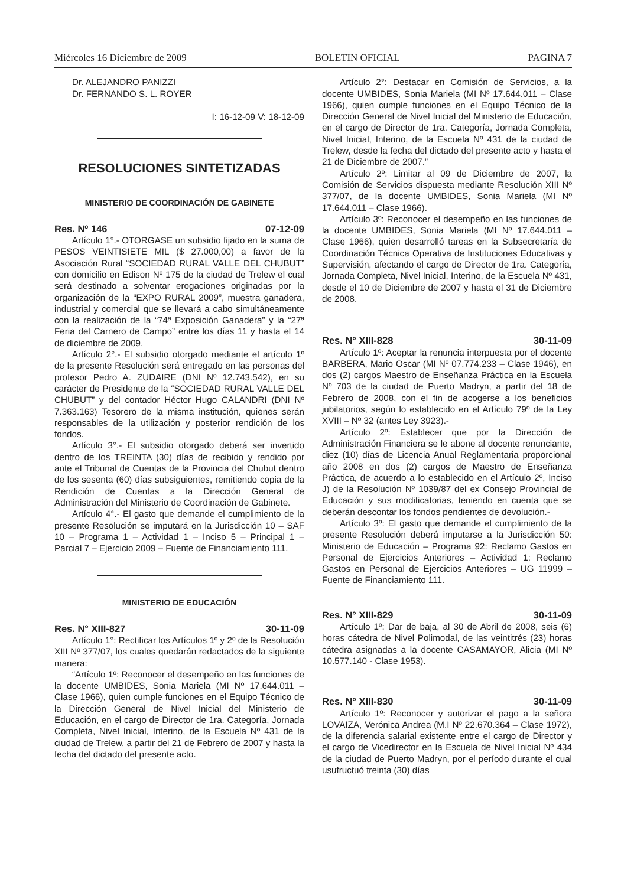Miércoles 16 Diciembre de 2009 BOLETIN OFICIAL PAGINA 7
Dr. ALEJANDRO PANIZZI
Dr. FERNANDO S. L. ROYER
I: 16-12-09 V: 18-12-09
RESOLUCIONES SINTETIZADAS
MINISTERIO DE COORDINACIÓN DE GABINETE
Res. Nº 146 07-12-09
Artículo 1°.- OTORGASE un subsidio fijado en la suma de PESOS VEINTISIETE MIL ($ 27.000,00) a favor de la Asociación Rural “SOCIEDAD RURAL VALLE DEL CHUBUT” con domicilio en Edison Nº 175 de la ciudad de Trelew el cual será destinado a solventar erogaciones originadas por la organización de la “EXPO RURAL 2009”, muestra ganadera, industrial y comercial que se llevará a cabo simultáneamente con la realización de la “74ª Exposición Ganadera” y la “27ª Feria del Carnero de Campo” entre los días 11 y hasta el 14 de diciembre de 2009.
Artículo 2°.- El subsidio otorgado mediante el artículo 1º de la presente Resolución será entregado en las personas del profesor Pedro A. ZUDAIRE (DNI Nº 12.743.542), en su carácter de Presidente de la “SOCIEDAD RURAL VALLE DEL CHUBUT” y del contador Héctor Hugo CALANDRI (DNI Nº 7.363.163) Tesorero de la misma institución, quienes serán responsables de la utilización y posterior rendición de los fondos.
Artículo 3°.- El subsidio otorgado deberá ser invertido dentro de los TREINTA (30) días de recibido y rendido por ante el Tribunal de Cuentas de la Provincia del Chubut dentro de los sesenta (60) días subsiguientes, remitiendo copia de la Rendición de Cuentas a la Dirección General de Administración del Ministerio de Coordinación de Gabinete.
Artículo 4°.- El gasto que demande el cumplimiento de la presente Resolución se imputará en la Jurisdicción 10 – SAF 10 – Programa 1 – Actividad 1 – Inciso 5 – Principal 1 – Parcial 7 – Ejercicio 2009 – Fuente de Financiamiento 111.
MINISTERIO DE EDUCACIÓN
Res. N° XIII-827 30-11-09
Artículo 1°: Rectificar los Artículos 1º y 2º de la Resolución XIII Nº 377/07, los cuales quedarán redactados de la siguiente manera:
“Artículo 1º: Reconocer el desempeño en las funciones de la docente UMBIDES, Sonia Mariela (MI Nº 17.644.011 – Clase 1966), quien cumple funciones en el Equipo Técnico de la Dirección General de Nivel Inicial del Ministerio de Educación, en el cargo de Director de 1ra. Categoría, Jornada Completa, Nivel Inicial, Interino, de la Escuela Nº 431 de la ciudad de Trelew, a partir del 21 de Febrero de 2007 y hasta la fecha del dictado del presente acto.
Artículo 2°: Destacar en Comisión de Servicios, a la docente UMBIDES, Sonia Mariela (MI Nº 17.644.011 – Clase 1966), quien cumple funciones en el Equipo Técnico de la Dirección General de Nivel Inicial del Ministerio de Educación, en el cargo de Director de 1ra. Categoría, Jornada Completa, Nivel Inicial, Interino, de la Escuela Nº 431 de la ciudad de Trelew, desde la fecha del dictado del presente acto y hasta el 21 de Diciembre de 2007.”
Artículo 2º: Limitar al 09 de Diciembre de 2007, la Comisión de Servicios dispuesta mediante Resolución XIII Nº 377/07, de la docente UMBIDES, Sonia Mariela (MI Nº 17.644.011 – Clase 1966).
Artículo 3º: Reconocer el desempeño en las funciones de la docente UMBIDES, Sonia Mariela (MI Nº 17.644.011 – Clase 1966), quien desarrolló tareas en la Subsecretaría de Coordinación Técnica Operativa de Instituciones Educativas y Supervisión, afectando el cargo de Director de 1ra. Categoría, Jornada Completa, Nivel Inicial, Interino, de la Escuela Nº 431, desde el 10 de Diciembre de 2007 y hasta el 31 de Diciembre de 2008.
Res. N° XIII-828 30-11-09
Artículo 1º: Aceptar la renuncia interpuesta por el docente BARBERA, Mario Oscar (MI Nº 07.774.233 – Clase 1946), en dos (2) cargos Maestro de Enseñanza Práctica en la Escuela Nº 703 de la ciudad de Puerto Madryn, a partir del 18 de Febrero de 2008, con el fin de acogerse a los beneficios jubilatorios, según lo establecido en el Artículo 79º de la Ley XVIII – Nº 32 (antes Ley 3923).-
Artículo 2º: Establecer que por la Dirección de Administración Financiera se le abone al docente renunciante, diez (10) días de Licencia Anual Reglamentaria proporcional año 2008 en dos (2) cargos de Maestro de Enseñanza Práctica, de acuerdo a lo establecido en el Artículo 2º, Inciso J) de la Resolución Nº 1039/87 del ex Consejo Provincial de Educación y sus modificatorias, teniendo en cuenta que se deberán descontar los fondos pendientes de devolución.-
Artículo 3º: El gasto que demande el cumplimiento de la presente Resolución deberá imputarse a la Jurisdicción 50: Ministerio de Educación – Programa 92: Reclamo Gastos en Personal de Ejercicios Anteriores – Actividad 1: Reclamo Gastos en Personal de Ejercicios Anteriores – UG 11999 – Fuente de Financiamiento 111.
Res. N° XIII-829 30-11-09
Artículo 1º: Dar de baja, al 30 de Abril de 2008, seis (6) horas cátedra de Nivel Polimodal, de las veintitrés (23) horas cátedra asignadas a la docente CASAMAYOR, Alicia (MI Nº 10.577.140 - Clase 1953).
Res. N° XIII-830 30-11-09
Artículo 1º: Reconocer y autorizar el pago a la señora LOVAIZA, Verónica Andrea (M.I Nº 22.670.364 – Clase 1972), de la diferencia salarial existente entre el cargo de Director y el cargo de Vicedirector en la Escuela de Nivel Inicial Nº 434 de la ciudad de Puerto Madryn, por el período durante el cual usufructuó treinta (30) días